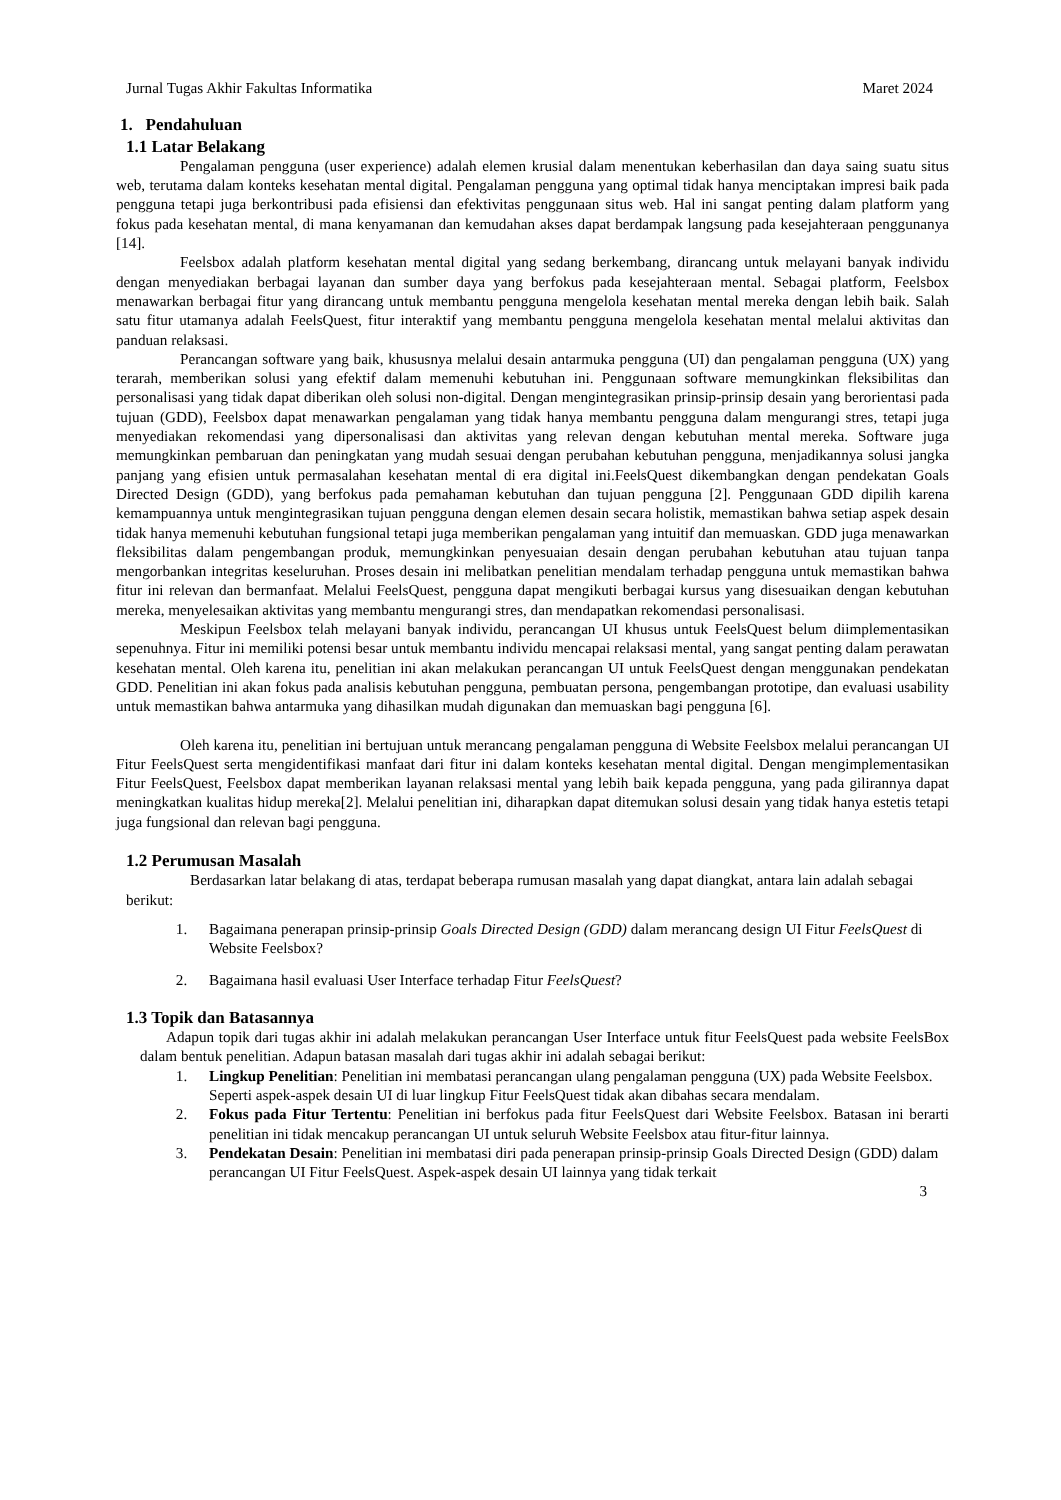Jurnal Tugas Akhir Fakultas Informatika Maret 2024
1. Pendahuluan
1.1 Latar Belakang
Pengalaman pengguna (user experience) adalah elemen krusial dalam menentukan keberhasilan dan daya saing suatu situs web, terutama dalam konteks kesehatan mental digital. Pengalaman pengguna yang optimal tidak hanya menciptakan impresi baik pada pengguna tetapi juga berkontribusi pada efisiensi dan efektivitas penggunaan situs web. Hal ini sangat penting dalam platform yang fokus pada kesehatan mental, di mana kenyamanan dan kemudahan akses dapat berdampak langsung pada kesejahteraan penggunanya [14].
Feelsbox adalah platform kesehatan mental digital yang sedang berkembang, dirancang untuk melayani banyak individu dengan menyediakan berbagai layanan dan sumber daya yang berfokus pada kesejahteraan mental. Sebagai platform, Feelsbox menawarkan berbagai fitur yang dirancang untuk membantu pengguna mengelola kesehatan mental mereka dengan lebih baik. Salah satu fitur utamanya adalah FeelsQuest, fitur interaktif yang membantu pengguna mengelola kesehatan mental melalui aktivitas dan panduan relaksasi.
Perancangan software yang baik, khususnya melalui desain antarmuka pengguna (UI) dan pengalaman pengguna (UX) yang terarah, memberikan solusi yang efektif dalam memenuhi kebutuhan ini. Penggunaan software memungkinkan fleksibilitas dan personalisasi yang tidak dapat diberikan oleh solusi non-digital. Dengan mengintegrasikan prinsip-prinsip desain yang berorientasi pada tujuan (GDD), Feelsbox dapat menawarkan pengalaman yang tidak hanya membantu pengguna dalam mengurangi stres, tetapi juga menyediakan rekomendasi yang dipersonalisasi dan aktivitas yang relevan dengan kebutuhan mental mereka. Software juga memungkinkan pembaruan dan peningkatan yang mudah sesuai dengan perubahan kebutuhan pengguna, menjadikannya solusi jangka panjang yang efisien untuk permasalahan kesehatan mental di era digital ini.FeelsQuest dikembangkan dengan pendekatan Goals Directed Design (GDD), yang berfokus pada pemahaman kebutuhan dan tujuan pengguna [2]. Penggunaan GDD dipilih karena kemampuannya untuk mengintegrasikan tujuan pengguna dengan elemen desain secara holistik, memastikan bahwa setiap aspek desain tidak hanya memenuhi kebutuhan fungsional tetapi juga memberikan pengalaman yang intuitif dan memuaskan. GDD juga menawarkan fleksibilitas dalam pengembangan produk, memungkinkan penyesuaian desain dengan perubahan kebutuhan atau tujuan tanpa mengorbankan integritas keseluruhan. Proses desain ini melibatkan penelitian mendalam terhadap pengguna untuk memastikan bahwa fitur ini relevan dan bermanfaat. Melalui FeelsQuest, pengguna dapat mengikuti berbagai kursus yang disesuaikan dengan kebutuhan mereka, menyelesaikan aktivitas yang membantu mengurangi stres, dan mendapatkan rekomendasi personalisasi.
Meskipun Feelsbox telah melayani banyak individu, perancangan UI khusus untuk FeelsQuest belum diimplementasikan sepenuhnya. Fitur ini memiliki potensi besar untuk membantu individu mencapai relaksasi mental, yang sangat penting dalam perawatan kesehatan mental. Oleh karena itu, penelitian ini akan melakukan perancangan UI untuk FeelsQuest dengan menggunakan pendekatan GDD. Penelitian ini akan fokus pada analisis kebutuhan pengguna, pembuatan persona, pengembangan prototipe, dan evaluasi usability untuk memastikan bahwa antarmuka yang dihasilkan mudah digunakan dan memuaskan bagi pengguna [6].
Oleh karena itu, penelitian ini bertujuan untuk merancang pengalaman pengguna di Website Feelsbox melalui perancangan UI Fitur FeelsQuest serta mengidentifikasi manfaat dari fitur ini dalam konteks kesehatan mental digital. Dengan mengimplementasikan Fitur FeelsQuest, Feelsbox dapat memberikan layanan relaksasi mental yang lebih baik kepada pengguna, yang pada gilirannya dapat meningkatkan kualitas hidup mereka[2]. Melalui penelitian ini, diharapkan dapat ditemukan solusi desain yang tidak hanya estetis tetapi juga fungsional dan relevan bagi pengguna.
1.2 Perumusan Masalah
Berdasarkan latar belakang di atas, terdapat beberapa rumusan masalah yang dapat diangkat, antara lain adalah sebagai berikut:
1. Bagaimana penerapan prinsip-prinsip Goals Directed Design (GDD) dalam merancang design UI Fitur FeelsQuest di Website Feelsbox?
2. Bagaimana hasil evaluasi User Interface terhadap Fitur FeelsQuest?
1.3 Topik dan Batasannya
Adapun topik dari tugas akhir ini adalah melakukan perancangan User Interface untuk fitur FeelsQuest pada website FeelsBox dalam bentuk penelitian. Adapun batasan masalah dari tugas akhir ini adalah sebagai berikut:
1. Lingkup Penelitian: Penelitian ini membatasi perancangan ulang pengalaman pengguna (UX) pada Website Feelsbox. Seperti aspek-aspek desain UI di luar lingkup Fitur FeelsQuest tidak akan dibahas secara mendalam.
2. Fokus pada Fitur Tertentu: Penelitian ini berfokus pada fitur FeelsQuest dari Website Feelsbox. Batasan ini berarti penelitian ini tidak mencakup perancangan UI untuk seluruh Website Feelsbox atau fitur-fitur lainnya.
3. Pendekatan Desain: Penelitian ini membatasi diri pada penerapan prinsip-prinsip Goals Directed Design (GDD) dalam perancangan UI Fitur FeelsQuest. Aspek-aspek desain UI lainnya yang tidak terkait
3